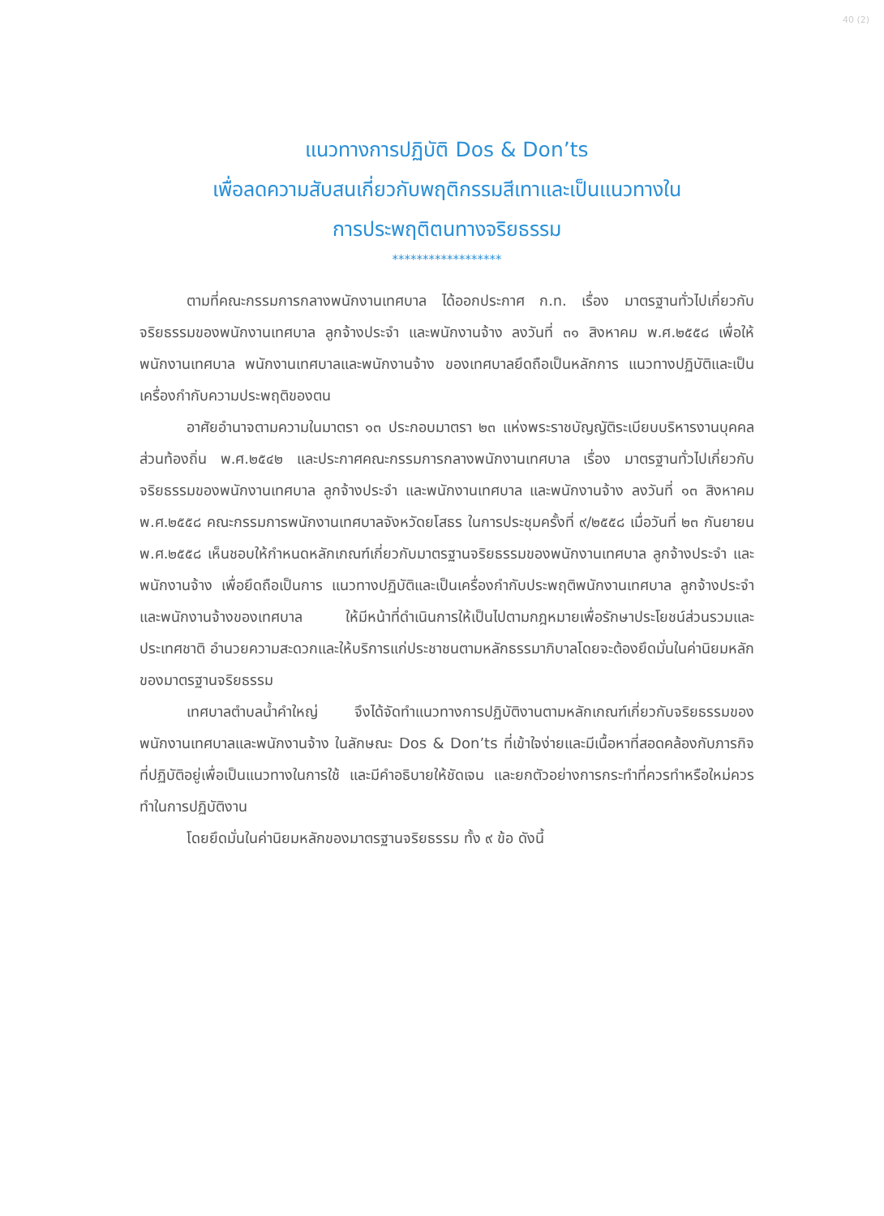40 (2)
แนวทางการปฏิบัติ Dos & Don’ts
เพื่อลดความสับสนเกี่ยวกับพฤติกรรมสีเทาและเป็นแนวทางใน
การประพฤติตนทางจริยธรรม
******************
ตามที่คณะกรรมการกลางพนักงานเทศบาล ได้ออกประกาศ ก.ท. เรื่อง มาตรฐานทั่วไปเกี่ยวกับจริยธรรมของพนักงานเทศบาล ลูกจ้างประจำ และพนักงานจ้าง ลงวันที่ ๓๑ สิงหาคม พ.ศ.๒๕๕๘ เพื่อให้พนักงานเทศบาล พนักงานเทศบาลและพนักงานจ้าง ของเทศบาลยึดถือเป็นหลักการ แนวทางปฏิบัติและเป็นเครื่องกำกับความประพฤติของตน
อาศัยอำนาจตามความในมาตรา ๑๓ ประกอบมาตรา ๒๓ แห่งพระราชบัญญัติระเบียบบริหารงานบุคคลส่วนท้องถิ่น พ.ศ.๒๕๔๒ และประกาศคณะกรรมการกลางพนักงานเทศบาล เรื่อง มาตรฐานทั่วไปเกี่ยวกับจริยธรรมของพนักงานเทศบาล ลูกจ้างประจำ และพนักงานเทศบาล และพนักงานจ้าง ลงวันที่ ๑๓ สิงหาคม พ.ศ.๒๕๕๘ คณะกรรมการพนักงานเทศบาลจังหวัดยโสธร ในการประชุมครั้งที่ ๙/๒๕๕๘ เมื่อวันที่ ๒๓ กันยายน พ.ศ.๒๕๕๘ เห็นชอบให้กำหนดหลักเกณฑ์เกี่ยวกับมาตรฐานจริยธรรมของพนักงานเทศบาล ลูกจ้างประจำ และพนักงานจ้าง เพื่อยึดถือเป็นการ แนวทางปฏิบัติและเป็นเครื่องกำกับประพฤติพนักงานเทศบาล ลูกจ้างประจำ และพนักงานจ้างของเทศบาล ให้มีหน้าที่ดำเนินการให้เป็นไปตามกฎหมายเพื่อรักษาประโยชน์ส่วนรวมและประเทศชาติ อำนวยความสะดวกและให้บริการแก่ประชาชนตามหลักธรรมาภิบาลโดยจะต้องยึดมั่นในค่านิยมหลักของมาตรฐานจริยธรรม
เทศบาลตำบลน้ำคำใหญ่ จึงได้จัดทำแนวทางการปฏิบัติงานตามหลักเกณฑ์เกี่ยวกับจริยธรรมของพนักงานเทศบาลและพนักงานจ้าง ในลักษณะ Dos & Don’ts ที่เข้าใจง่ายและมีเนื้อหาที่สอดคล้องกับภารกิจที่ปฏิบัติอยู่เพื่อเป็นแนวทางในการใช้ และมีคำอธิบายให้ชัดเจน และยกตัวอย่างการกระทำที่ควรทำหรือใหม่ควรทำในการปฏิบัติงาน
โดยยึดมั่นในค่านิยมหลักของมาตรฐานจริยธรรม ทั้ง ๙ ข้อ ดังนี้